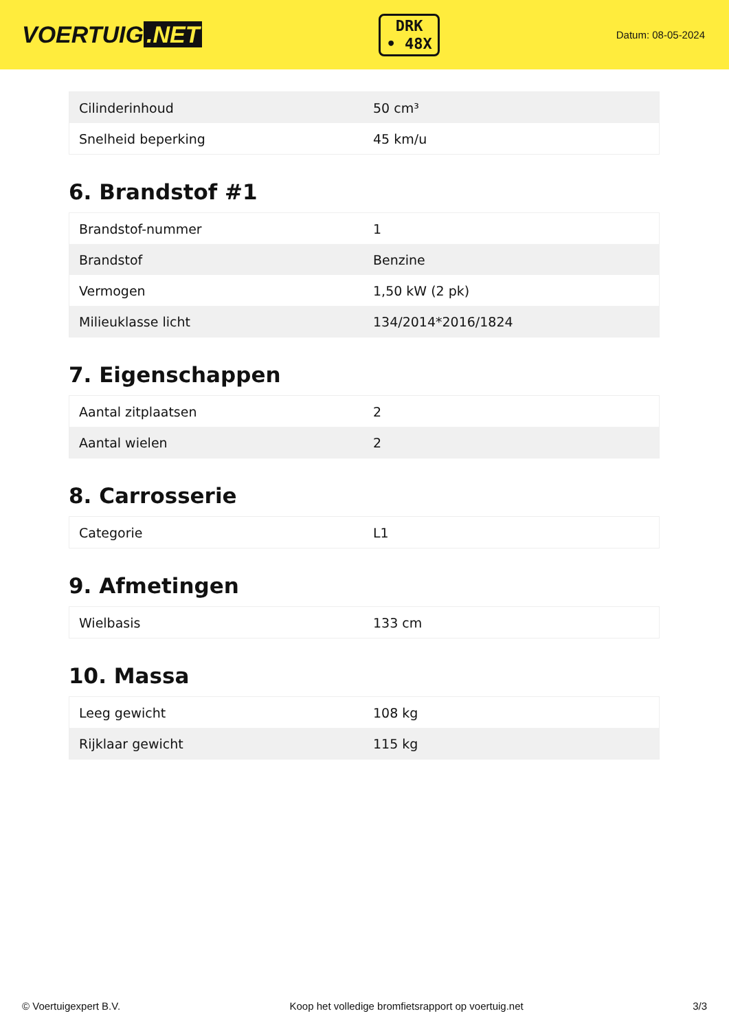VOERTUIG.NET
DRK
• 48X
Datum: 08-05-2024
| Cilinderinhoud | 50 cm³ |
| Snelheid beperking | 45 km/u |
6. Brandstof #1
| Brandstof-nummer | 1 |
| Brandstof | Benzine |
| Vermogen | 1,50 kW (2 pk) |
| Milieuklasse licht | 134/2014*2016/1824 |
7. Eigenschappen
| Aantal zitplaatsen | 2 |
| Aantal wielen | 2 |
8. Carrosserie
| Categorie | L1 |
9. Afmetingen
| Wielbasis | 133 cm |
10. Massa
| Leeg gewicht | 108 kg |
| Rijklaar gewicht | 115 kg |
© Voertuigexpert B.V. Koop het volledige bromfietsrapport op voertuig.net 3/3